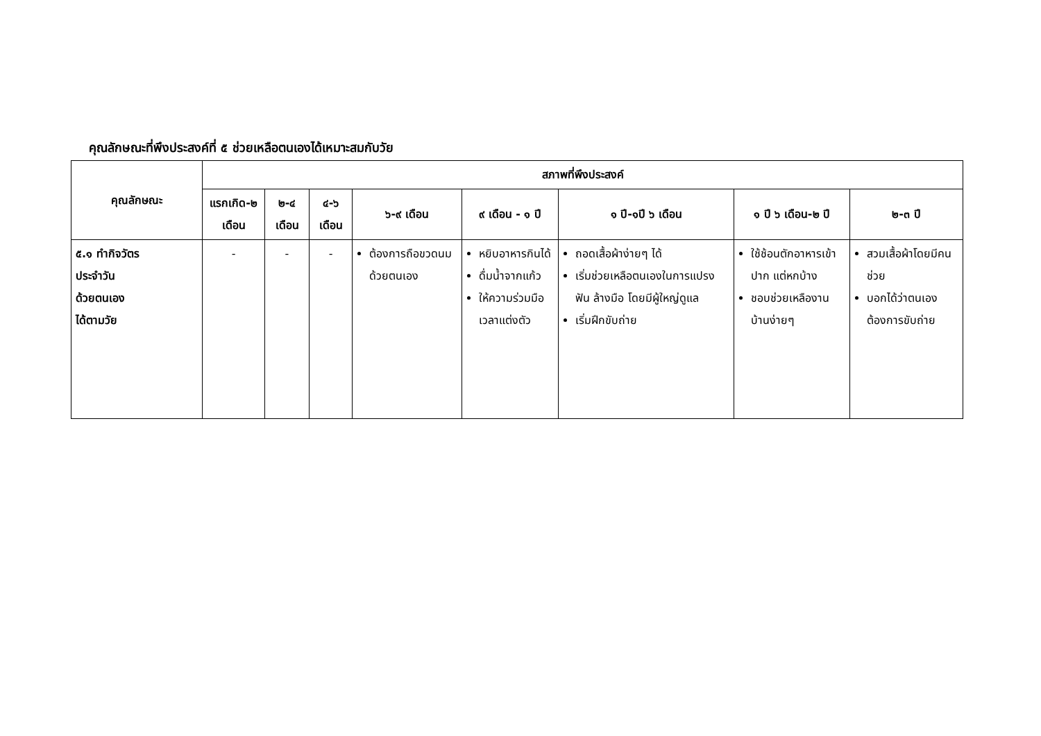คุณลักษณะที่พึงประสงค์ที่ ๕ ช่วยเหลือตนเองได้เหมาะสมกับวัย
| คุณลักษณะ | สภาพที่พึงประสงค์ | | | | | | | |
| --- | --- | --- | --- | --- | --- | --- | --- | --- |
| | แรกเกิด-๒ เดือน | ๒-๔ เดือน | ๔-๖ เดือน | ๖-๙ เดือน | ๙ เดือน - ๑ ปี | ๑ ปี-๑ปี ๖ เดือน | ๑ ปี ๖ เดือน-๒ ปี | ๒-๓ ปี |
| ๕.๑ ทำกิจวัตร ประจำวัน ด้วยตนเอง ได้ตามวัย | - | - | - | ต้องการถือขวดนมด้วยตนเอง | หยิบอาหารกินได้ ดื่มน้ำจากแก้ว ให้ความร่วมมือเวลาแต่งตัว | ถอดเสื้อผ้าง่ายๆ ได้ เริ่มช่วยเหลือตนเองในการแปรงฟัน ล้างมือ โดยมีผู้ใหญ่ดูแล เริ่มฝึกขับถ่าย | ใช้ช้อนตักอาหารเข้าปาก แต่หกบ้าง ชอบช่วยเหลืองานบ้านง่ายๆ | สวมเสื้อผ้าโดยมีคนช่วย บอกได้ว่าตนเองต้องการขับถ่าย |